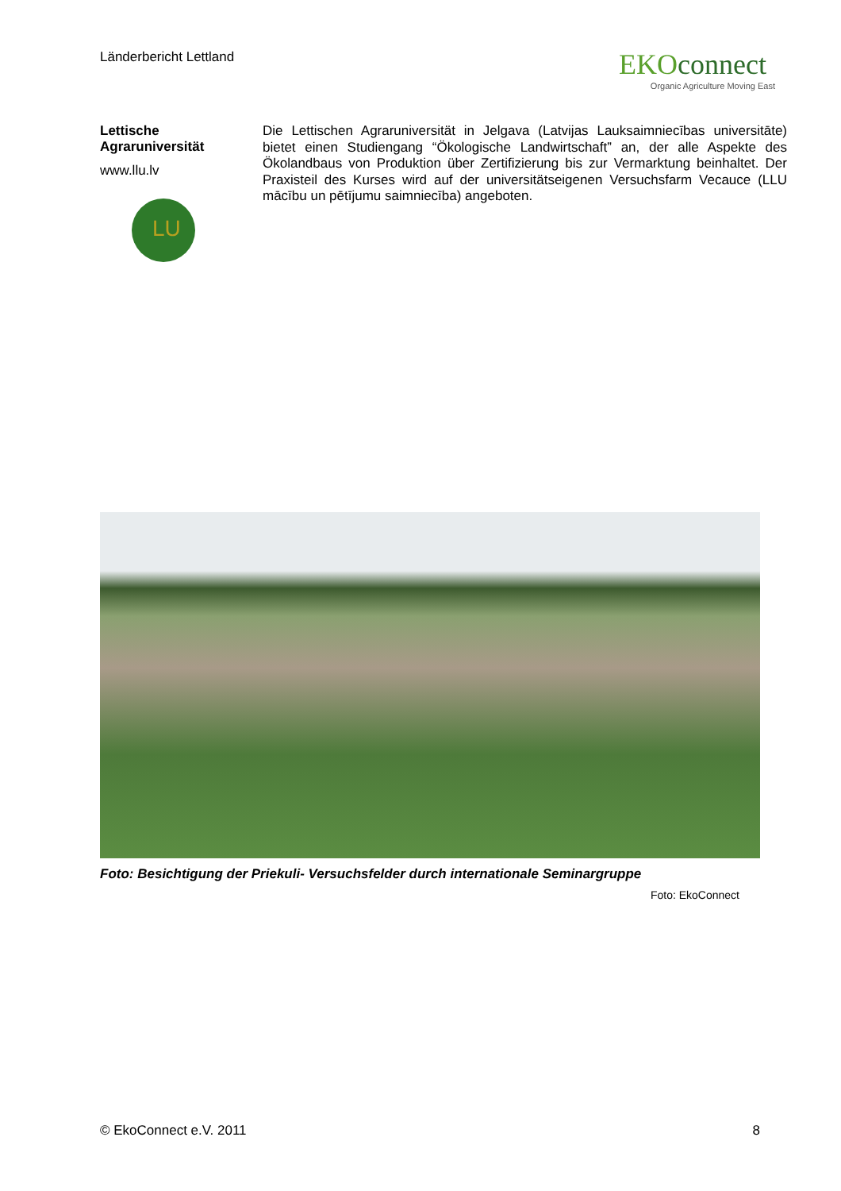Länderbericht Lettland
EKOconnect
Organic Agriculture Moving East
Lettische Agraruniversität
www.llu.lv
LU
Die Lettischen Agraruniversität in Jelgava (Latvijas Lauksaimniecības universitāte) bietet einen Studiengang “Ökologische Landwirtschaft” an, der alle Aspekte des Ökolandbaus von Produktion über Zertifizierung bis zur Vermarktung beinhaltet. Der Praxisteil des Kurses wird auf der universitätseigenen Versuchsfarm Vecauce (LLU mācību un pētījumu saimniecība) angeboten.
Foto: Besichtigung der Priekuli- Versuchsfelder durch internationale Seminargruppe
Foto: EkoConnect
© EkoConnect e.V. 2011 8